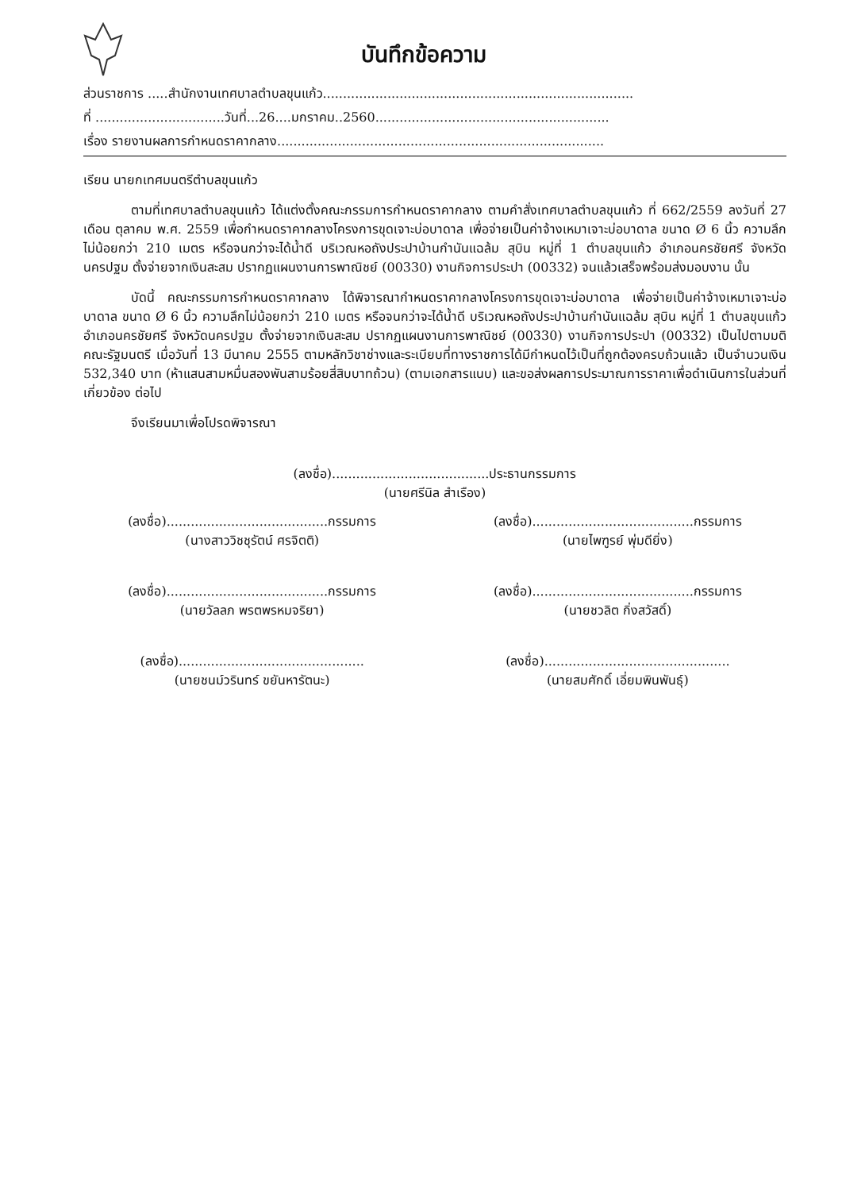บันทึกข้อความ
ส่วนราชการ .....สำนักงานเทศบาลตำบลขุนแก้ว.............................................................................
ที่ ................................วันที่...26....มกราคม..2560..........................................................
เรื่อง รายงานผลการกำหนดราคากลาง.................................................................................
เรียน นายกเทศมนตรีตำบลขุนแก้ว
ตามที่เทศบาลตำบลขุนแก้ว ได้แต่งตั้งคณะกรรมการกำหนดราคากลาง ตามคำสั่งเทศบาลตำบลขุนแก้ว ที่ 662/2559 ลงวันที่ 27 เดือน ตุลาคม พ.ศ. 2559 เพื่อกำหนดราคากลางโครงการขุดเจาะบ่อบาดาล เพื่อจ่ายเป็นค่าจ้างเหมาเจาะบ่อบาดาล ขนาด Ø 6 นิ้ว ความลึกไม่น้อยกว่า 210 เมตร หรือจนกว่าจะได้น้ำดี บริเวณหอถังประปาบ้านกำนันแฉล้ม สุบิน หมู่ที่ 1 ตำบลขุนแก้ว อำเภอนครชัยศรี จังหวัดนครปฐม ตั้งจ่ายจากเงินสะสม ปรากฏแผนงานการพาณิชย์ (00330) งานกิจการประปา (00332) จนแล้วเสร็จพร้อมส่งมอบงาน นั้น
บัดนี้ คณะกรรมการกำหนดราคากลาง ได้พิจารณากำหนดราคากลางโครงการขุดเจาะบ่อบาดาล เพื่อจ่ายเป็นค่าจ้างเหมาเจาะบ่อบาดาล ขนาด Ø 6 นิ้ว ความลึกไม่น้อยกว่า 210 เมตร หรือจนกว่าจะได้น้ำดี บริเวณหอถังประปาบ้านกำนันแฉล้ม สุบิน หมู่ที่ 1 ตำบลขุนแก้ว อำเภอนครชัยศรี จังหวัดนครปฐม ตั้งจ่ายจากเงินสะสม ปรากฏแผนงานการพาณิชย์ (00330) งานกิจการประปา (00332) เป็นไปตามมติคณะรัฐมนตรี เมื่อวันที่ 13 มีนาคม 2555 ตามหลักวิชาช่างและระเบียบที่ทางราชการได้มีกำหนดไว้เป็นที่ถูกต้องครบถ้วนแล้ว เป็นจำนวนเงิน 532,340 บาท (ห้าแสนสามหมื่นสองพันสามร้อยสี่สิบบาทถ้วน) (ตามเอกสารแนบ) และขอส่งผลการประมาณการราคาเพื่อดำเนินการในส่วนที่เกี่ยวข้อง ต่อไป
จึงเรียนมาเพื่อโปรดพิจารณา
(ลงชื่อ).......................................ประธานกรรมการ
(นายศรีนิล สำเรือง)
(ลงชื่อ)........................................กรรมการ
(นางสาววิชชุรัตน์ ศรจิตติ)
(ลงชื่อ)........................................กรรมการ
(นายไพฑูรย์ พุ่มดียิ่ง)
(ลงชื่อ)........................................กรรมการ
(นายวัลลภ พรตพรหมจริยา)
(ลงชื่อ)........................................กรรมการ
(นายชวลิต กิ่งสวัสดิ์)
(ลงชื่อ)..............................................
(นายชนม์วรินทร์ ขยันหารัตนะ)
(ลงชื่อ)..............................................
(นายสมศักดิ์ เอี่ยมพินพันธุ์)